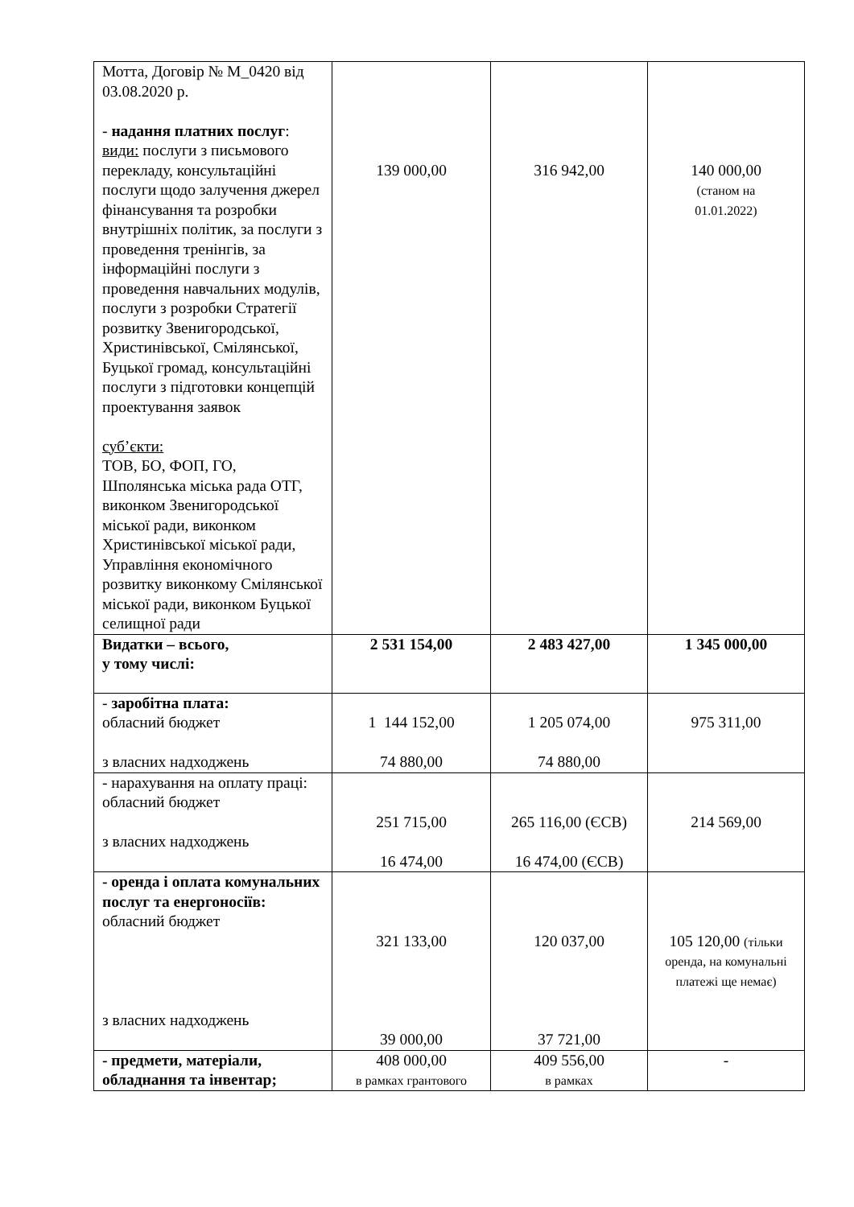| Мотта, Договір № М_0420 від 03.08.2020 р. - надання платних послуг : види: послуги з письмового перекладу, консультаційні послуги щодо залучення джерел фінансування та розробки внутрішніх політик, за послуги з проведення тренінгів, за інформаційні послуги з проведення навчальних модулів, послуги з розробки Стратегії розвитку Звенигородської, Христинівської, Смілянської, Буцької громад, консультаційні послуги з підготовки концепцій проектування заявок суб’єкти: ТОВ, БО, ФОП, ГО, Шполянська міська рада ОТГ, виконком Звенигородської міської ради, виконком Христинівської міської ради, Управління економічного розвитку виконкому Смілянської міської ради, виконком Буцької селищної ради | 139 000,00 | 316 942,00 | 140 000,00 (станом на 01.01.2022) |
| Видатки – всього, у тому числі: | 2 531 154,00 | 2 483 427,00 | 1 345 000,00 |
| - заробітна плата: обласний бюджет з власних надходжень | 1 144 152,00 74 880,00 | 1 205 074,00 74 880,00 | 975 311,00 |
| - нарахування на оплату праці: обласний бюджет з власних надходжень | 251 715,00 16 474,00 | 265 116,00 (ЄСВ) 16 474,00 (ЄСВ) | 214 569,00 |
| - оренда і оплата комунальних послуг та енергоносіїв: обласний бюджет з власних надходжень | 321 133,00 39 000,00 | 120 037,00 37 721,00 | 105 120,00 (тільки оренда, на комунальні платежі ще немає) |
| - предмети, матеріали, обладнання та інвентар; | 408 000,00 в рамках грантового | 409 556,00 в рамках | - |